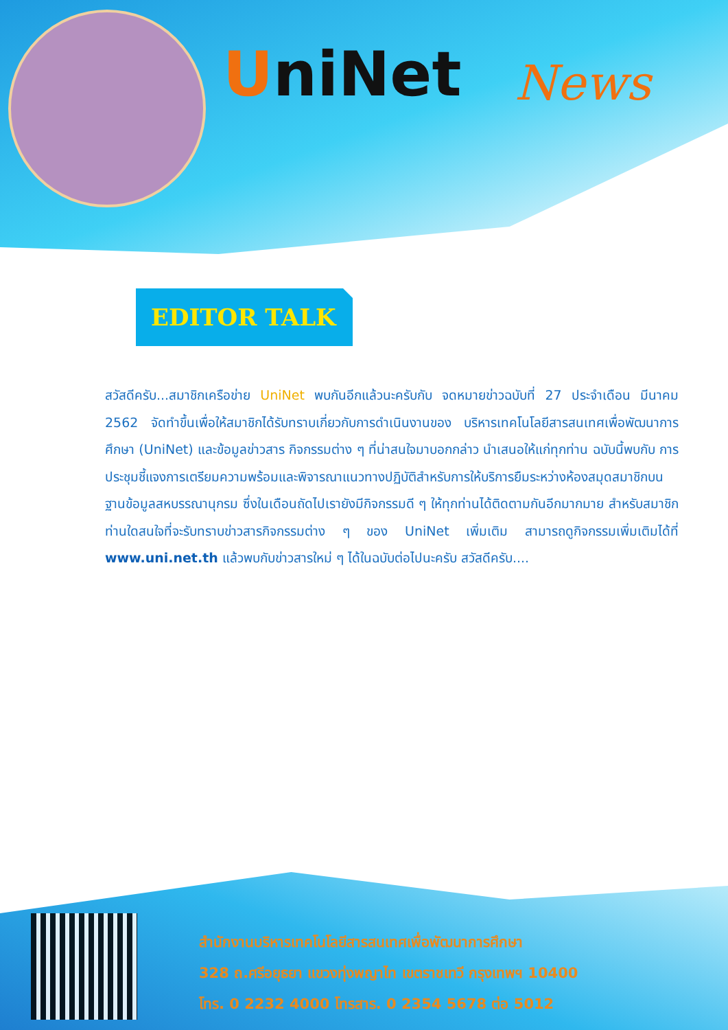UniNet News
EDITOR TALK
สวัสดีครับ...สมาชิกเครือข่าย UniNet พบกันอีกแล้วนะครับกับ จดหมายข่าวฉบับที่ 27 ประจำเดือน มีนาคม 2562 จัดทำขึ้นเพื่อให้สมาชิกได้รับทราบเกี่ยวกับการดำเนินงานของ บริหารเทคโนโลยีสารสนเทศเพื่อพัฒนาการศึกษา (UniNet) และข้อมูลข่าวสาร กิจกรรมต่าง ๆ ที่น่าสนใจมาบอกกล่าว นำเสนอให้แก่ทุกท่าน ฉบับนี้พบกับ การประชุมชี้แจงการเตรียมความพร้อมและพิจารณาแนวทางปฏิบัติสำหรับการให้บริการยืมระหว่างห้องสมุดสมาชิกบนฐานข้อมูลสหบรรณานุกรม ซึ่งในเดือนถัดไปเรายังมีกิจกรรมดี ๆ ให้ทุกท่านได้ติดตามกันอีกมากมาย สำหรับสมาชิกท่านใดสนใจที่จะรับทราบข่าวสารกิจกรรมต่าง ๆ ของ UniNet เพิ่มเติม สามารถดูกิจกรรมเพิ่มเติมได้ที่ www.uni.net.th แล้วพบกับข่าวสารใหม่ ๆ ได้ในฉบับต่อไปนะครับ สวัสดีครับ....
สำนักงานบริหารเทคโนโลยีสารสนเทศเพื่อพัฒนาการศึกษา
328 ถ.ศรีอยุธยา แขวงทุ่งพญาไท เขตราชเทวี กรุงเทพฯ 10400
โทร. 0 2232 4000 โทรสาร. 0 2354 5678 ต่อ 5012